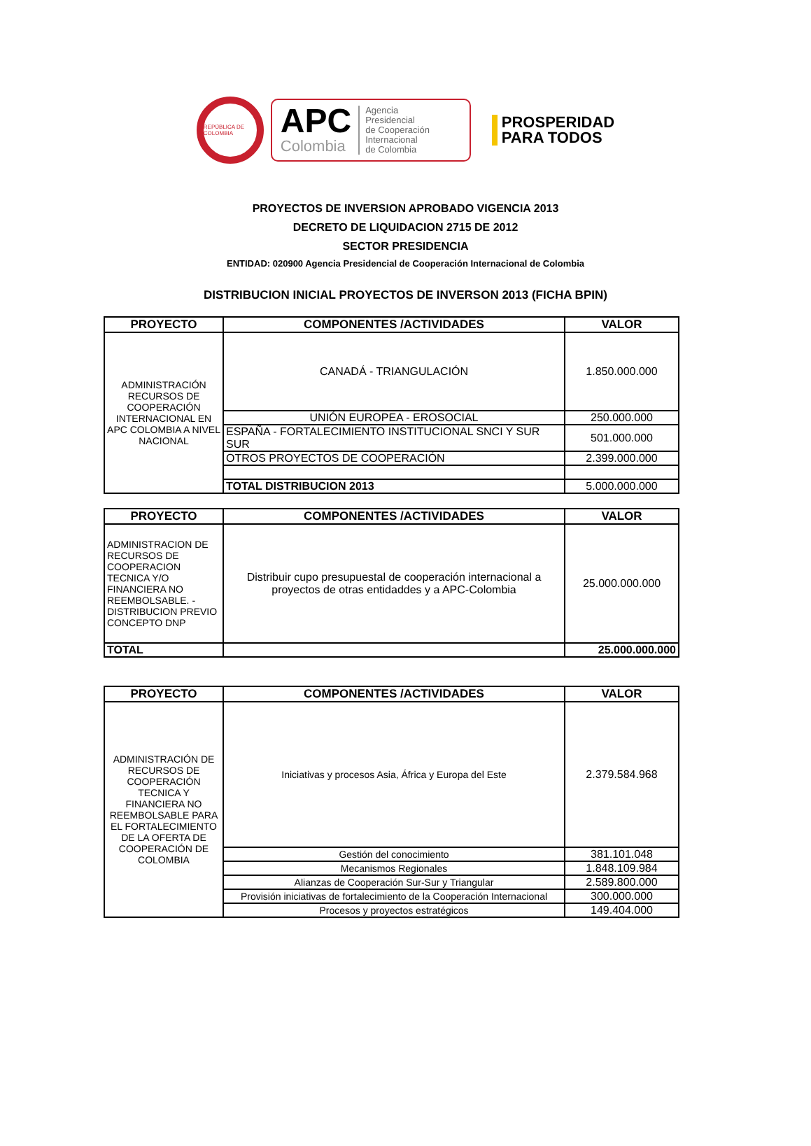REPÚBLICA DE COLOMBIA
APC
Colombia
Agencia
Presidencial
de Cooperación
Internacional
de Colombia
PROSPERIDAD
PARA TODOS
PROYECTOS DE INVERSION APROBADO VIGENCIA 2013
DECRETO DE LIQUIDACION 2715 DE 2012
SECTOR PRESIDENCIA
ENTIDAD: 020900 Agencia Presidencial de Cooperación Internacional de Colombia
DISTRIBUCION INICIAL PROYECTOS DE INVERSON 2013 (FICHA BPIN)
| PROYECTO | COMPONENTES /ACTIVIDADES | VALOR |
| --- | --- | --- |
| ADMINISTRACIÓN RECURSOS DE COOPERACIÓN INTERNACIONAL EN APC COLOMBIA A NIVEL NACIONAL | CANADÁ - TRIANGULACIÓN | 1.850.000.000 |
| | UNIÓN EUROPEA - EROSOCIAL | 250.000.000 |
| | ESPAÑA - FORTALECIMIENTO INSTITUCIONAL SNCI Y SUR SUR | 501.000.000 |
| | OTROS PROYECTOS DE COOPERACIÓN | 2.399.000.000 |
| | TOTAL DISTRIBUCION 2013 | 5.000.000.000 |
| PROYECTO | COMPONENTES /ACTIVIDADES | VALOR |
| --- | --- | --- |
| ADMINISTRACION DE RECURSOS DE COOPERACION TECNICA Y/O FINANCIERA NO REEMBOLSABLE. - DISTRIBUCION PREVIO CONCEPTO DNP | Distribuir cupo presupuestal de cooperación internacional a proyectos de otras entidaddes y a APC-Colombia | 25.000.000.000 |
| TOTAL | | 25.000.000.000 |
| PROYECTO | COMPONENTES /ACTIVIDADES | VALOR |
| --- | --- | --- |
| ADMINISTRACIÓN DE RECURSOS DE COOPERACIÓN TECNICA Y FINANCIERA NO REEMBOLSABLE PARA EL FORTALECIMIENTO DE LA OFERTA DE COOPERACIÓN DE COLOMBIA | Iniciativas y procesos Asia, África y Europa del Este | 2.379.584.968 |
| | Gestión del conocimiento | 381.101.048 |
| | Mecanismos Regionales | 1.848.109.984 |
| | Alianzas de Cooperación Sur-Sur y Triangular | 2.589.800.000 |
| | Provisión iniciativas de fortalecimiento de la Cooperación Internacional | 300.000.000 |
| | Procesos y proyectos estratégicos | 149.404.000 |